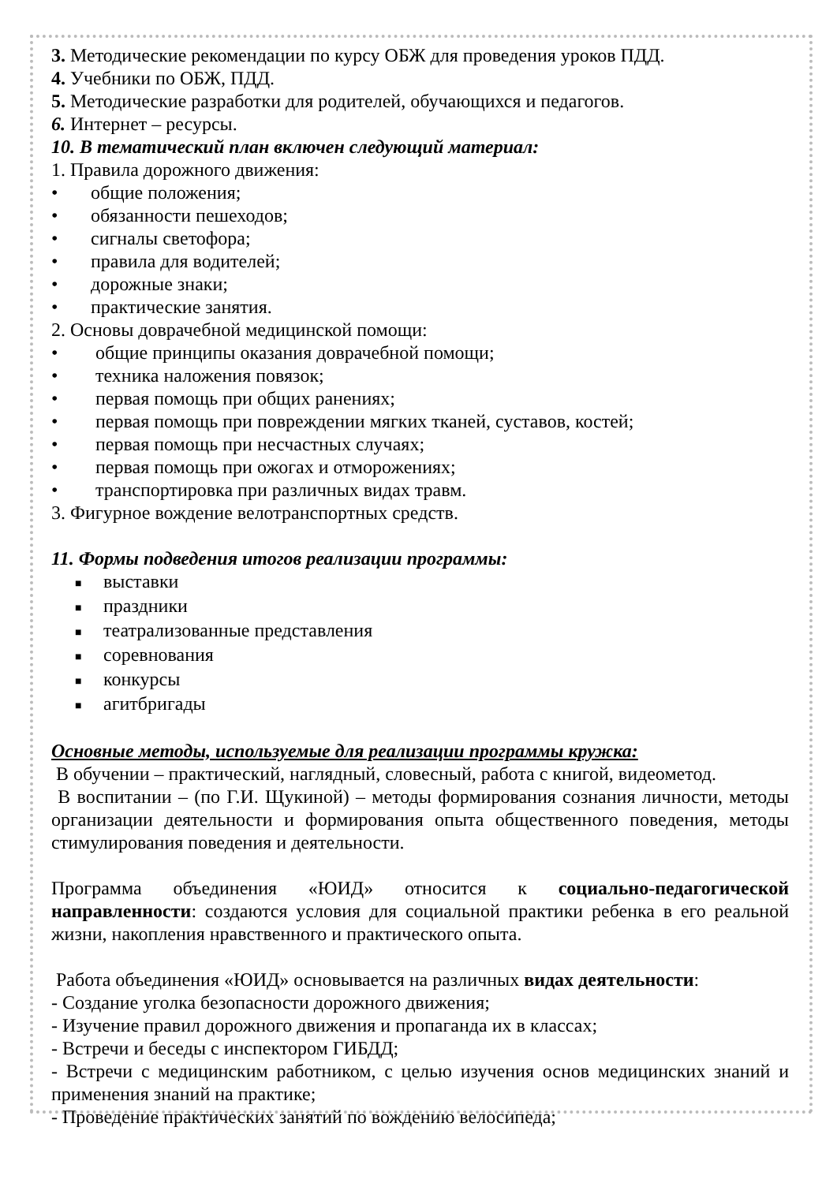3. Методические рекомендации по курсу ОБЖ для проведения уроков ПДД.
4. Учебники по ОБЖ, ПДД.
5. Методические разработки для родителей, обучающихся и педагогов.
6. Интернет – ресурсы.
10. В тематический план включен следующий материал:
1. Правила дорожного движения:
• общие положения;
• обязанности пешеходов;
• сигналы светофора;
• правила для водителей;
• дорожные знаки;
• практические занятия.
2. Основы доврачебной медицинской помощи:
• общие принципы оказания доврачебной помощи;
• техника наложения повязок;
• первая помощь при общих ранениях;
• первая помощь при повреждении мягких тканей, суставов, костей;
• первая помощь при несчастных случаях;
• первая помощь при ожогах и отморожениях;
• транспортировка при различных видах травм.
3. Фигурное вождение велотранспортных средств.
11. Формы подведения итогов реализации программы:
■ выставки
■ праздники
■ театрализованные представления
■ соревнования
■ конкурсы
■ агитбригады
Основные методы, используемые для реализации программы кружка:
В обучении – практический, наглядный, словесный, работа с книгой, видеометод.
В воспитании – (по Г.И. Щукиной) – методы формирования сознания личности, методы организации деятельности и формирования опыта общественного поведения, методы стимулирования поведения и деятельности.
Программа объединения «ЮИД» относится к социально-педагогической направленности: создаются условия для социальной практики ребенка в его реальной жизни, накопления нравственного и практического опыта.
Работа объединения «ЮИД» основывается на различных видах деятельности:
- Создание уголка безопасности дорожного движения;
- Изучение правил дорожного движения и пропаганда их в классах;
- Встречи и беседы с инспектором ГИБДД;
- Встречи с медицинским работником, с целью изучения основ медицинских знаний и применения знаний на практике;
- Проведение практических занятий по вождению велосипеда;